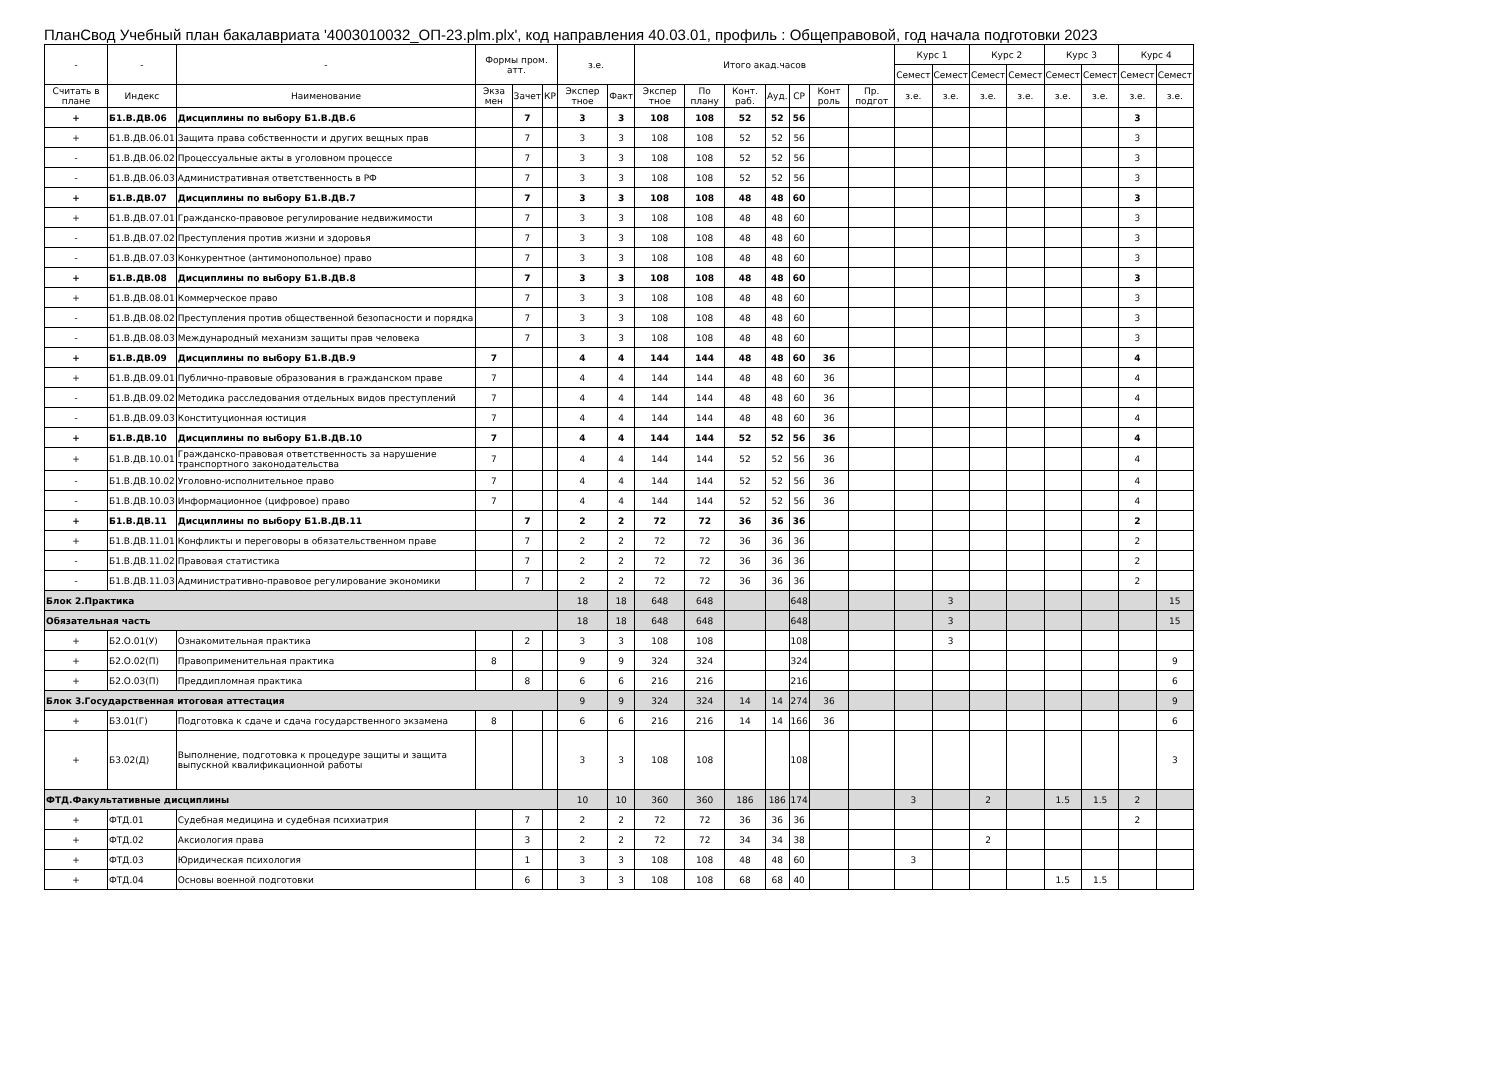ПланСвод Учебный план бакалавриата '4003010032_ОП-23.plm.plx', код направления 40.03.01, профиль : Общеправовой, год начала подготовки 2023
| - | - | - | Формы пром. атт. | | | з.е. | | Итого акад.часов | | | | | | | Курс 1 | | Курс 2 | | Курс 3 | | Курс 4 | |
| --- | --- | --- | --- | --- | --- | --- | --- | --- | --- | --- | --- | --- | --- | --- | --- | --- | --- | --- | --- | --- | --- | --- |
| | | | | | | | | | | | | | | | Семест | Семест | Семест | Семест | Семест | Семест | Семест | Семест |
| Считать в плане | Индекс | Наименование | Экза мен | Зачет | КР | Экспер тное | Факт | Экспер тное | По плану | Конт. раб. | Ауд. | СР | Конт роль | Пр. подгот | з.е. | з.е. | з.е. | з.е. | з.е. | з.е. | з.е. | з.е. |
| + | Б1.В.ДВ.06 | Дисциплины по выбору Б1.В.ДВ.6 | | 7 | | 3 | 3 | 108 | 108 | 52 | 52 | 56 | | | | | | | | | 3 | |
| + | Б1.В.ДВ.06.01 | Защита права собственности и других вещных прав | | 7 | | 3 | 3 | 108 | 108 | 52 | 52 | 56 | | | | | | | | | 3 | |
| - | Б1.В.ДВ.06.02 | Процессуальные акты в уголовном процессе | | 7 | | 3 | 3 | 108 | 108 | 52 | 52 | 56 | | | | | | | | | 3 | |
| - | Б1.В.ДВ.06.03 | Административная ответственность в РФ | | 7 | | 3 | 3 | 108 | 108 | 52 | 52 | 56 | | | | | | | | | 3 | |
| + | Б1.В.ДВ.07 | Дисциплины по выбору Б1.В.ДВ.7 | | 7 | | 3 | 3 | 108 | 108 | 48 | 48 | 60 | | | | | | | | | 3 | |
| + | Б1.В.ДВ.07.01 | Гражданско-правовое регулирование недвижимости | | 7 | | 3 | 3 | 108 | 108 | 48 | 48 | 60 | | | | | | | | | 3 | |
| - | Б1.В.ДВ.07.02 | Преступления против жизни и здоровья | | 7 | | 3 | 3 | 108 | 108 | 48 | 48 | 60 | | | | | | | | | 3 | |
| - | Б1.В.ДВ.07.03 | Конкурентное (антимонопольное) право | | 7 | | 3 | 3 | 108 | 108 | 48 | 48 | 60 | | | | | | | | | 3 | |
| + | Б1.В.ДВ.08 | Дисциплины по выбору Б1.В.ДВ.8 | | 7 | | 3 | 3 | 108 | 108 | 48 | 48 | 60 | | | | | | | | | 3 | |
| + | Б1.В.ДВ.08.01 | Коммерческое право | | 7 | | 3 | 3 | 108 | 108 | 48 | 48 | 60 | | | | | | | | | 3 | |
| - | Б1.В.ДВ.08.02 | Преступления против общественной безопасности и порядка | | 7 | | 3 | 3 | 108 | 108 | 48 | 48 | 60 | | | | | | | | | 3 | |
| - | Б1.В.ДВ.08.03 | Международный механизм защиты прав человека | | 7 | | 3 | 3 | 108 | 108 | 48 | 48 | 60 | | | | | | | | | 3 | |
| + | Б1.В.ДВ.09 | Дисциплины по выбору Б1.В.ДВ.9 | 7 | | | 4 | 4 | 144 | 144 | 48 | 48 | 60 | 36 | | | | | | | | 4 | |
| + | Б1.В.ДВ.09.01 | Публично-правовые образования в гражданском праве | 7 | | | 4 | 4 | 144 | 144 | 48 | 48 | 60 | 36 | | | | | | | | 4 | |
| - | Б1.В.ДВ.09.02 | Методика расследования отдельных видов преступлений | 7 | | | 4 | 4 | 144 | 144 | 48 | 48 | 60 | 36 | | | | | | | | 4 | |
| - | Б1.В.ДВ.09.03 | Конституционная юстиция | 7 | | | 4 | 4 | 144 | 144 | 48 | 48 | 60 | 36 | | | | | | | | 4 | |
| + | Б1.В.ДВ.10 | Дисциплины по выбору Б1.В.ДВ.10 | 7 | | | 4 | 4 | 144 | 144 | 52 | 52 | 56 | 36 | | | | | | | | 4 | |
| + | Б1.В.ДВ.10.01 | Гражданско-правовая ответственность за нарушение транспортного законодательства | 7 | | | 4 | 4 | 144 | 144 | 52 | 52 | 56 | 36 | | | | | | | | 4 | |
| - | Б1.В.ДВ.10.02 | Уголовно-исполнительное право | 7 | | | 4 | 4 | 144 | 144 | 52 | 52 | 56 | 36 | | | | | | | | 4 | |
| - | Б1.В.ДВ.10.03 | Информационное (цифровое) право | 7 | | | 4 | 4 | 144 | 144 | 52 | 52 | 56 | 36 | | | | | | | | 4 | |
| + | Б1.В.ДВ.11 | Дисциплины по выбору Б1.В.ДВ.11 | | 7 | | 2 | 2 | 72 | 72 | 36 | 36 | 36 | | | | | | | | | 2 | |
| + | Б1.В.ДВ.11.01 | Конфликты и переговоры в обязательственном праве | | 7 | | 2 | 2 | 72 | 72 | 36 | 36 | 36 | | | | | | | | | 2 | |
| - | Б1.В.ДВ.11.02 | Правовая статистика | | 7 | | 2 | 2 | 72 | 72 | 36 | 36 | 36 | | | | | | | | | 2 | |
| - | Б1.В.ДВ.11.03 | Административно-правовое регулирование экономики | | 7 | | 2 | 2 | 72 | 72 | 36 | 36 | 36 | | | | | | | | | 2 | |
| Блок 2.Практика | | | | | | 18 | 18 | 648 | 648 | | | 648 | | | | 3 | | | | | | 15 |
| Обязательная часть | | | | | | 18 | 18 | 648 | 648 | | | 648 | | | | 3 | | | | | | 15 |
| + | Б2.О.01(У) | Ознакомительная практика | | 2 | | 3 | 3 | 108 | 108 | | | 108 | | | | 3 | | | | | | |
| + | Б2.О.02(П) | Правоприменительная практика | 8 | | | 9 | 9 | 324 | 324 | | | 324 | | | | | | | | | | 9 |
| + | Б2.О.03(П) | Преддипломная практика | | 8 | | 6 | 6 | 216 | 216 | | | 216 | | | | | | | | | | 6 |
| Блок 3.Государственная итоговая аттестация | | | | | | 9 | 9 | 324 | 324 | 14 | 14 | 274 | 36 | | | | | | | | | 9 |
| + | Б3.01(Г) | Подготовка к сдаче и сдача государственного экзамена | 8 | | | 6 | 6 | 216 | 216 | 14 | 14 | 166 | 36 | | | | | | | | | 6 |
| + | Б3.02(Д) | Выполнение, подготовка к процедуре защиты и защита выпускной квалификационной работы | | | | 3 | 3 | 108 | 108 | | | 108 | | | | | | | | | | 3 |
| ФТД.Факультативные дисциплины | | | | | | 10 | 10 | 360 | 360 | 186 | 186 | 174 | | | 3 | | 2 | | 1.5 | 1.5 | 2 | |
| + | ФТД.01 | Судебная медицина и судебная психиатрия | | 7 | | 2 | 2 | 72 | 72 | 36 | 36 | 36 | | | | | | | | | 2 | |
| + | ФТД.02 | Аксиология права | | 3 | | 2 | 2 | 72 | 72 | 34 | 34 | 38 | | | | | 2 | | | | | |
| + | ФТД.03 | Юридическая психология | | 1 | | 3 | 3 | 108 | 108 | 48 | 48 | 60 | | | 3 | | | | | | | |
| + | ФТД.04 | Основы военной подготовки | | 6 | | 3 | 3 | 108 | 108 | 68 | 68 | 40 | | | | | | | 1.5 | 1.5 | | |